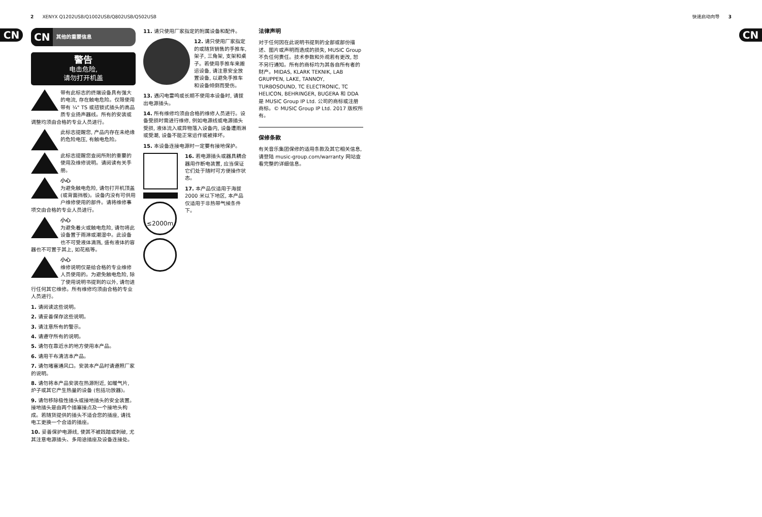2 XENYX Q1202USB/Q1002USB/Q802USB/Q502USB 快速启动向导 3
CN CN
CN 其他的重要信息
警告
电击危险,
请勿打开机盖
带有此标志的终端设备具有强大的电流, 存在触电危险。仅限使用带有 ¼" TS 或扭锁式插头的高品质专业扬声器线。所有的安装或调整均须由合格的专业人员进行。
此标志提醒您, 产品内存在未绝缘的危险电压, 有触电危险。
此标志提醒您查阅所附的重要的使用及维修说明。请阅读有关手册。
小心
为避免触电危险, 请勿打开机顶盖 (或背面挡板)。设备内没有可供用户维修使用的部件。请将维修事项交由合格的专业人员进行。
小心
为避免着火或触电危险, 请勿将此设备置于雨淋或潮湿中。此设备也不可受液体滴溅, 盛有液体的容器也不可置于其上, 如花瓶等。
小心
维修说明仅是给合格的专业维修人员使用的。为避免触电危险, 除了使用说明书提到的以外, 请勿进行任何其它维修。所有维修均须由合格的专业人员进行。
1. 请阅读这些说明。
2. 请妥善保存这些说明。
3. 请注意所有的警示。
4. 请遵守所有的说明。
5. 请勿在靠近水的地方使用本产品。
6. 请用干布清洁本产品。
7. 请勿堵塞通风口。安装本产品时请遵照厂家的说明。
8. 请勿将本产品安装在热源附近, 如暖气片, 炉子或其它产生热量的设备 (包括功放器)。
9. 请勿移除极性插头或接地插头的安全装置。接地插头是由两个插塞接点及一个接地头构成。若随货提供的插头不适合您的插座, 请找电工更换一个合适的插座。
10. 妥善保护电源线, 使其不被践踏或刺破, 尤其注意电源插头、多用途插座及设备连接处。
11. 请只使用厂家指定的附属设备和配件。
12. 请只使用厂家指定的或随货销售的手推车, 架子, 三角架, 支架和桌子。若使用手推车来搬运设备, 请注意安全放置设备, 以避免手推车和设备倾倒而受伤。
13. 遇闪电雷鸣或长期不使用本设备时, 请拔出电源插头。
14. 所有维修均须由合格的维修人员进行。设备受损时需进行维修, 例如电源线或电源插头受损, 液体流入或异物落入设备内, 设备遭雨淋或受潮, 设备不能正常运作或被摔坏。
15. 本设备连接电源时一定要有接地保护。
≤2000m
16. 若电源插头或器具耦合器用作断电装置, 应当保证它们处于随时可方便操作状态。
17. 本产品仅适用于海拔 2000 米以下地区, 本产品仅适用于非热带气候条件下。
法律声明
对于任何因在此说明书提到的全部或部份描述、图片或声明而造成的损失, MUSIC Group 不负任何责任。技术参数和外观若有更改, 恕不另行通知。所有的商标均为其各自所有者的财产。MIDAS, KLARK TEKNIK, LAB GRUPPEN, LAKE, TANNOY, TURBOSOUND, TC ELECTRONIC, TC HELICON, BEHRINGER, BUGERA 和 DDA 是 MUSIC Group IP Ltd. 公司的商标或注册商标。© MUSIC Group IP Ltd. 2017 版权所有。
保修条款
有关音乐集团保修的适用条款及其它相关信息, 请登陆 music-group.com/warranty 网站查看完整的详细信息。